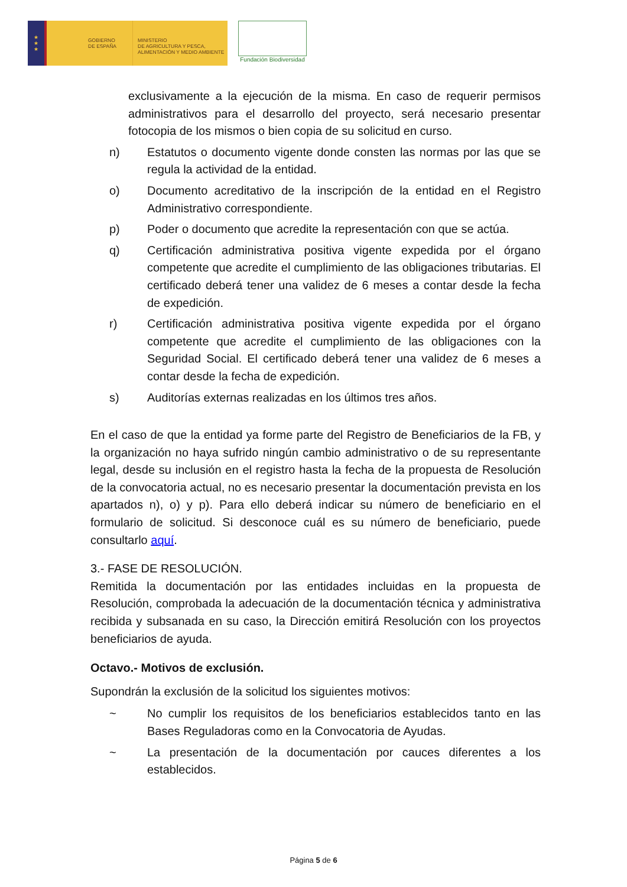★
★
★
GOBIERNO
DE ESPAÑA
MINISTERIO
DE AGRICULTURA Y PESCA,
ALIMENTACIÓN Y MEDIO AMBIENTE
Fundación Biodiversidad
exclusivamente a la ejecución de la misma. En caso de requerir permisos administrativos para el desarrollo del proyecto, será necesario presentar fotocopia de los mismos o bien copia de su solicitud en curso.
n) Estatutos o documento vigente donde consten las normas por las que se regula la actividad de la entidad.
o) Documento acreditativo de la inscripción de la entidad en el Registro Administrativo correspondiente.
p) Poder o documento que acredite la representación con que se actúa.
q) Certificación administrativa positiva vigente expedida por el órgano competente que acredite el cumplimiento de las obligaciones tributarias. El certificado deberá tener una validez de 6 meses a contar desde la fecha de expedición.
r) Certificación administrativa positiva vigente expedida por el órgano competente que acredite el cumplimiento de las obligaciones con la Seguridad Social. El certificado deberá tener una validez de 6 meses a contar desde la fecha de expedición.
s) Auditorías externas realizadas en los últimos tres años.
En el caso de que la entidad ya forme parte del Registro de Beneficiarios de la FB, y la organización no haya sufrido ningún cambio administrativo o de su representante legal, desde su inclusión en el registro hasta la fecha de la propuesta de Resolución de la convocatoria actual, no es necesario presentar la documentación prevista en los apartados n), o) y p). Para ello deberá indicar su número de beneficiario en el formulario de solicitud. Si desconoce cuál es su número de beneficiario, puede consultarlo aquí.
3.- FASE DE RESOLUCIÓN.
Remitida la documentación por las entidades incluidas en la propuesta de Resolución, comprobada la adecuación de la documentación técnica y administrativa recibida y subsanada en su caso, la Dirección emitirá Resolución con los proyectos beneficiarios de ayuda.
Octavo.- Motivos de exclusión.
Supondrán la exclusión de la solicitud los siguientes motivos:
~ No cumplir los requisitos de los beneficiarios establecidos tanto en las Bases Reguladoras como en la Convocatoria de Ayudas.
~ La presentación de la documentación por cauces diferentes a los establecidos.
Página 5 de 6